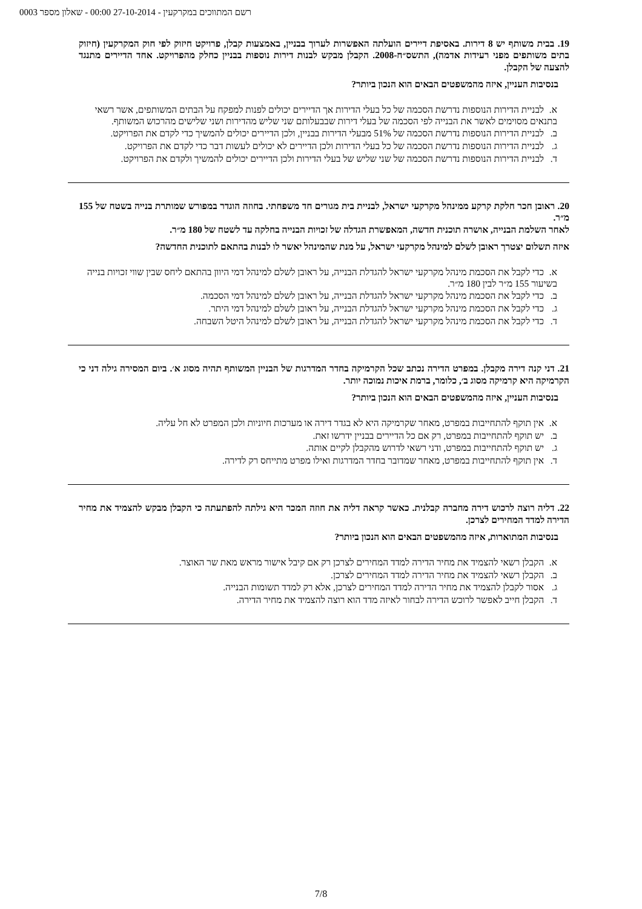רשם המתווכים במקרקעין - 27-10-2014 00:00 - שאלון מספר 0003
19. בבית משותף יש 8 דירות. באסיפת דיירים הועלתה האפשרות לערוך בבניין, באמצעות קבלן, פרויקט חיזוק לפי חוק המקרקעין (חיזוק בתים משותפים מפני רעידות אדמה), התשס״ח-2008. הקבלן מבקש לבנות דירות נוספות בבניין כחלק מהפרויקט. אחד הדיירים מתנגד להצעה של הקבלן.
בנסיבות העניין, איזה מהמשפטים הבאים הוא הנכון ביותר?
א. לבניית הדירות הנוספות נדרשת הסכמה של כל בעלי הדירות אך הדיירים יכולים לפנות למפקח על הבתים המשותפים, אשר רשאי בתנאים מסוימים לאשר את הבנייה לפי הסכמה של בעלי דירות שבבעלותם שני שליש מהדירות ושני שלישים מהרכוש המשותף.
ב. לבניית הדירות הנוספות נדרשת הסכמה של 51% מבעלי הדירות בבניין, ולכן הדיירים יכולים להמשיך כדי לקדם את הפרויקט.
ג. לבניית הדירות הנוספות נדרשת הסכמה של כל בעלי הדירות ולכן הדיירים לא יכולים לעשות דבר כדי לקדם את הפרויקט.
ד. לבניית הדירות הנוספות נדרשת הסכמה של שני שליש של בעלי הדירות ולכן הדיירים יכולים להמשיך ולקדם את הפרויקט.
20. ראובן חכר חלקת קרקע ממינהל מקרקעי ישראל, לבניית בית מגורים חד משפחתי. בחוזה הוגדר במפורש שמותרת בנייה בשטח של 155 מ״ר.
לאחר השלמת הבנייה, אושרה תוכנית חדשה, המאפשרת הגדלה של זכויות הבנייה בחלקה עד לשטח של 180 מ״ר.
איזה תשלום יצטרך ראובן לשלם למינהל מקרקעי ישראל, על מנת שהמינהל יאשר לו לבנות בהתאם לתוכנית החדשה?
א. כדי לקבל את הסכמת מינהל מקרקעי ישראל להגדלת הבנייה, על ראובן לשלם למינהל דמי היוון בהתאם ליחס שבין שווי זכויות בנייה בשיעור 155 מ״ר לבין 180 מ״ר.
ב. כדי לקבל את הסכמת מינהל מקרקעי ישראל להגדלת הבנייה, על ראובן לשלם למינהל דמי הסכמה.
ג. כדי לקבל את הסכמת מינהל מקרקעי ישראל להגדלת הבנייה, על ראובן לשלם למינהל דמי היתר.
ד. כדי לקבל את הסכמת מינהל מקרקעי ישראל להגדלת הבנייה, על ראובן לשלם למינהל היטל השבחה.
21. דני קנה דירה מקבלן. במפרט הדירה נכתב שכל הקרמיקה בחדר המדרגות של הבניין המשותף תהיה מסוג א׳. ביום המסירה גילה דני כי הקרמיקה היא קרמיקה מסוג ב׳, כלומר, ברמת איכות נמוכה יותר.
בנסיבות העניין, איזה מהמשפטים הבאים הוא הנכון ביותר?
א. אין תוקף להתחייבות במפרט, מאחר שקרמיקה היא לא בגדר דירה או מערכות חיוניות ולכן המפרט לא חל עליה.
ב. יש תוקף להתחייבות במפרט, רק אם כל הדיירים בבניין ידרשו זאת.
ג. יש תוקף להתחייבות במפרט, ודני רשאי לדרוש מהקבלן לקיים אותה.
ד. אין תוקף להתחייבות במפרט, מאחר שמדובר בחדר המדרגות ואילו מפרט מתייחס רק לדירה.
22. דליה רוצה לרכוש דירה מחברה קבלנית. כאשר קראה דליה את חוזה המכר היא גילתה להפתעתה כי הקבלן מבקש להצמיד את מחיר הדירה למדד המחירים לצרכן.
בנסיבות המתוארות, איזה מהמשפטים הבאים הוא הנכון ביותר?
א. הקבלן רשאי להצמיד את מחיר הדירה למדד המחירים לצרכן רק אם קיבל אישור מראש מאת שר האוצר.
ב. הקבלן רשאי להצמיד את מחיר הדירה למדד המחירים לצרכן.
ג. אסור לקבלן להצמיד את מחיר הדירה למדד המחירים לצרכן, אלא רק למדד תשומות הבנייה.
ד. הקבלן חייב לאפשר לרוכש הדירה לבחור לאיזה מדד הוא רוצה להצמיד את מחיר הדירה.
7/8